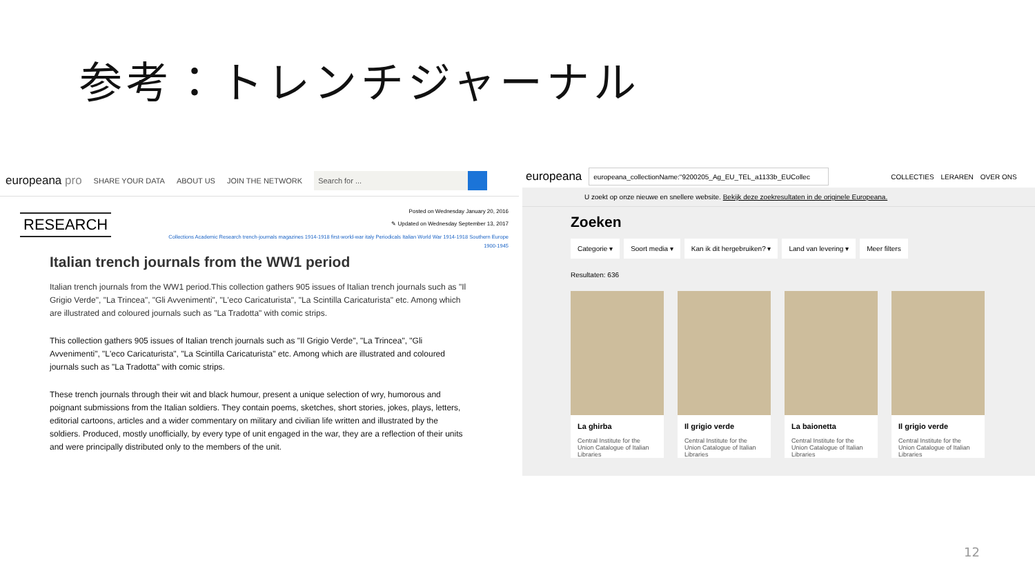参考：トレンチジャーナル
europeana pro SHARE YOUR DATA ABOUT US JOIN THE NETWORK
Search for ...
RESEARCH
Posted on Wednesday January 20, 2016
✎ Updated on Wednesday September 13, 2017
Collections Academic Research trench-journals magazines 1914-1918 first-world-war italy Periodicals Italian World War 1914-1918 Southern Europe 1900-1945
Italian trench journals from the WW1 period
Italian trench journals from the WW1 period.This collection gathers 905 issues of Italian trench journals such as "Il Grigio Verde", "La Trincea", "Gli Avvenimenti", "L'eco Caricaturista", "La Scintilla Caricaturista" etc. Among which are illustrated and coloured journals such as "La Tradotta" with comic strips.
This collection gathers 905 issues of Italian trench journals such as "Il Grigio Verde", "La Trincea", "Gli Avvenimenti", "L'eco Caricaturista", "La Scintilla Caricaturista" etc. Among which are illustrated and coloured journals such as "La Tradotta" with comic strips.
These trench journals through their wit and black humour, present a unique selection of wry, humorous and poignant submissions from the Italian soldiers. They contain poems, sketches, short stories, jokes, plays, letters, editorial cartoons, articles and a wider commentary on military and civilian life written and illustrated by the soldiers. Produced, mostly unofficially, by every type of unit engaged in the war, they are a reflection of their units and were principally distributed only to the members of the unit.
europeana
europeana_collectionName:"9200205_Ag_EU_TEL_a1133b_EUCollec
COLLECTIES LERAREN OVER ONS
U zoekt op onze nieuwe en snellere website. Bekijk deze zoekresultaten in de originele Europeana.
Zoeken
Categorie ▾ Soort media ▾ Kan ik dit hergebruiken? ▾ Land van levering ▾ Meer filters
Resultaten: 636
La ghirba
Central Institute for the Union Catalogue of Italian Libraries
Il grigio verde
Central Institute for the Union Catalogue of Italian Libraries
La baionetta
Central Institute for the Union Catalogue of Italian Libraries
Il grigio verde
Central Institute for the Union Catalogue of Italian Libraries
12